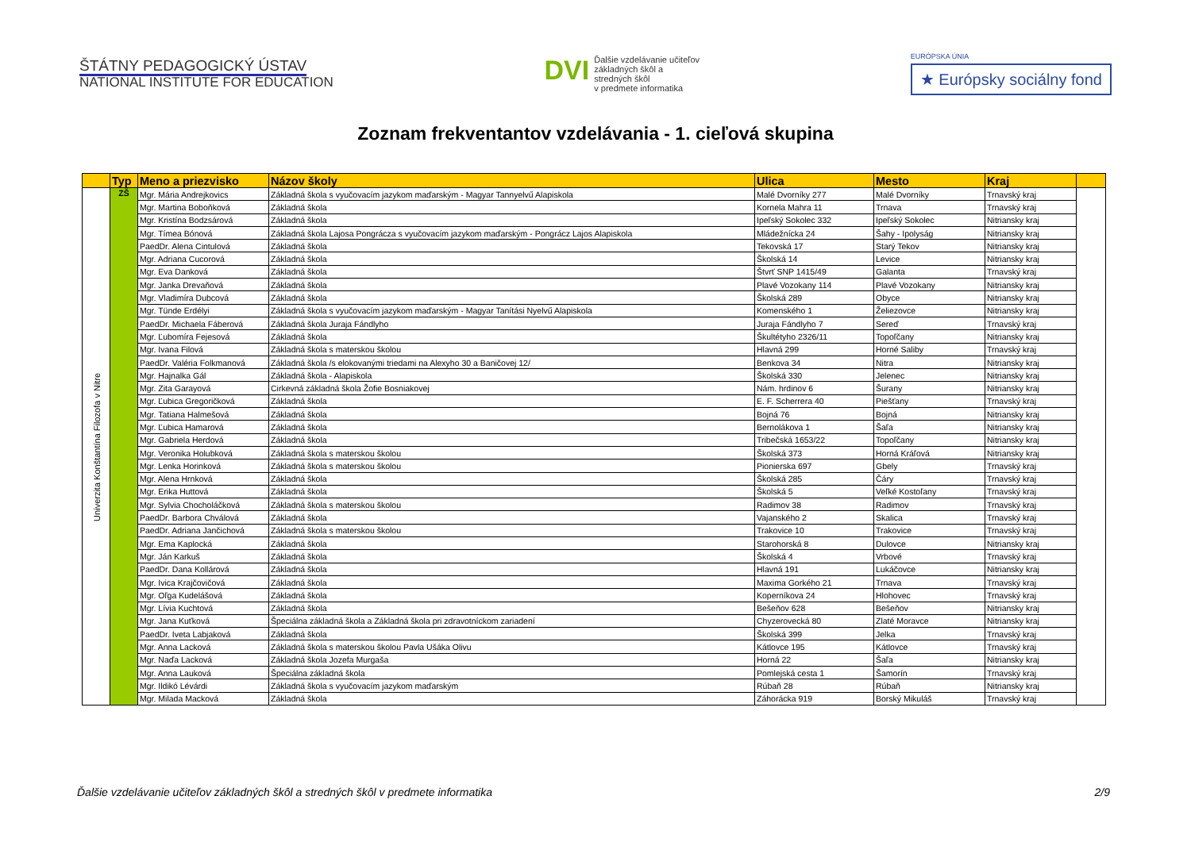ŠTÁTNY PEDAGOGICKÝ ÚSTAV
NATIONAL INSTITUTE FOR EDUCATION
DVI Ďalšie vzdelávanie učiteľov
základných škôl a stredných škôl
v predmete informatika
EURÓPSKA ÚNIA
★ Európsky sociálny fond
Zoznam frekventantov vzdelávania - 1. cieľová skupina
| | Typ | Meno a priezvisko | Názov školy | Ulica | Mesto | Kraj | |
| --- | --- | --- | --- | --- | --- | --- | --- |
| Univerzita Konštantína Filozofa v Nitre | ZŠ | Mgr. Mária Andrejkovics | Základná škola s vyučovacím jazykom maďarským - Magyar Tannyelvű Alapiskola | Malé Dvorníky 277 | Malé Dvorníky | Trnavský kraj | |
| | | Mgr. Martina Bobоňková | Základná škola | Kornela Mahra 11 | Trnava | Trnavský kraj | |
| | | Mgr. Kristína Bodzsárová | Základná škola | Ipeľský Sokolec 332 | Ipeľský Sokolec | Nitriansky kraj | |
| | | Mgr. Tímea Bónová | Základná škola Lajosa Pongrácza s vyučovacím jazykom maďarským - Pongrácz Lajos Alapiskola | Mládežnícka 24 | Šahy - Ipolyság | Nitriansky kraj | |
| | | PaedDr. Alena Cintulová | Základná škola | Tekovská 17 | Starý Tekov | Nitriansky kraj | |
| | | Mgr. Adriana Cucorová | Základná škola | Školská 14 | Levice | Nitriansky kraj | |
| | | Mgr. Eva Danková | Základná škola | Štvrť SNP 1415/49 | Galanta | Trnavský kraj | |
| | | Mgr. Janka Drevaňová | Základná škola | Plavé Vozokany 114 | Plavé Vozokany | Nitriansky kraj | |
| | | Mgr. Vladimíra Dubcová | Základná škola | Školská 289 | Obyce | Nitriansky kraj | |
| | | Mgr. Tünde Erdélyi | Základná škola s vyučovacím jazykom maďarským - Magyar Tanítási Nyelvű Alapiskola | Komenského 1 | Želiezovce | Nitriansky kraj | |
| | | PaedDr. Michaela Fáberová | Základná škola Juraja Fándlyho | Juraja Fándlyho 7 | Sereď | Trnavský kraj | |
| | | Mgr. Ľubomíra Fejesová | Základná škola | Škultétyho 2326/11 | Topoľčany | Nitriansky kraj | |
| | | Mgr. Ivana Filová | Základná škola s materskou školou | Hlavná 299 | Horné Saliby | Trnavský kraj | |
| | | PaedDr. Valéria Folkmanová | Základná škola /s elokovanými triedami na Alexyho 30 a Baničovej 12/ | Benkova 34 | Nitra | Nitriansky kraj | |
| | | Mgr. Hajnalka Gál | Základná škola - Alapiskola | Školská 330 | Jelenec | Nitriansky kraj | |
| | | Mgr. Zita Garayová | Cirkevná základná škola Žofie Bosniakovej | Nám. hrdinov 6 | Šurany | Nitriansky kraj | |
| | | Mgr. Ľubica Gregoričková | Základná škola | E. F. Scherrera 40 | Piešťany | Trnavský kraj | |
| | | Mgr. Tatiana Halmešová | Základná škola | Bojná 76 | Bojná | Nitriansky kraj | |
| | | Mgr. Ľubica Hamarová | Základná škola | Bernolákova 1 | Šaľa | Nitriansky kraj | |
| | | Mgr. Gabriela Herdová | Základná škola | Tribečská 1653/22 | Topoľčany | Nitriansky kraj | |
| | | Mgr. Veronika Holubková | Základná škola s materskou školou | Školská 373 | Horná Kráľová | Nitriansky kraj | |
| | | Mgr. Lenka Horinková | Základná škola s materskou školou | Pionierska 697 | Gbely | Trnavský kraj | |
| | | Mgr. Alena Hrnková | Základná škola | Školská 285 | Čáry | Trnavský kraj | |
| | | Mgr. Erika Huttová | Základná škola | Školská 5 | Veľké Kostoľany | Trnavský kraj | |
| | | Mgr. Sylvia Chocholáčková | Základná škola s materskou školou | Radimov 38 | Radimov | Trnavský kraj | |
| | | PaedDr. Barbora Chválová | Základná škola | Vajanského 2 | Skalica | Trnavský kraj | |
| | | PaedDr. Adriana Jančichová | Základná škola s materskou školou | Trakovice 10 | Trakovice | Trnavský kraj | |
| | | Mgr. Ema Kaplocká | Základná škola | Starohorská 8 | Dulovce | Nitriansky kraj | |
| | | Mgr. Ján Karkuš | Základná škola | Školská 4 | Vrbové | Trnavský kraj | |
| | | PaedDr. Dana Kollárová | Základná škola | Hlavná 191 | Lukáčovce | Nitriansky kraj | |
| | | Mgr. Ivica Krajčovičová | Základná škola | Maxima Gorkého 21 | Trnava | Trnavský kraj | |
| | | Mgr. Oľga Kudelášová | Základná škola | Koperníkova 24 | Hlohovec | Trnavský kraj | |
| | | Mgr. Lívia Kuchtová | Základná škola | Bešeňov 628 | Bešeňov | Nitriansky kraj | |
| | | Mgr. Jana Kuťková | Špeciálna základná škola a Základná škola pri zdravotníckom zariadení | Chyzerovecká 80 | Zlaté Moravce | Nitriansky kraj | |
| | | PaedDr. Iveta Labjaková | Základná škola | Školská 399 | Jelka | Trnavský kraj | |
| | | Mgr. Anna Lacková | Základná škola s materskou školou Pavla Ušáka Olivu | Kátlovce 195 | Kátlovce | Trnavský kraj | |
| | | Mgr. Naďa Lacková | Základná škola Jozefa Murgaša | Horná 22 | Šaľa | Nitriansky kraj | |
| | | Mgr. Anna Lauková | Špeciálna základná škola | Pomlejská cesta 1 | Šamorín | Trnavský kraj | |
| | | Mgr. Ildikó Lévárdi | Základná škola s vyučovacím jazykom maďarským | Rúbaň 28 | Rúbaň | Nitriansky kraj | |
| | | Mgr. Milada Macková | Základná škola | Záhorácka 919 | Borský Mikuláš | Trnavský kraj | |
Ďalšie vzdelávanie učiteľov základných škôl a stredných škôl v predmete informatika 2/9